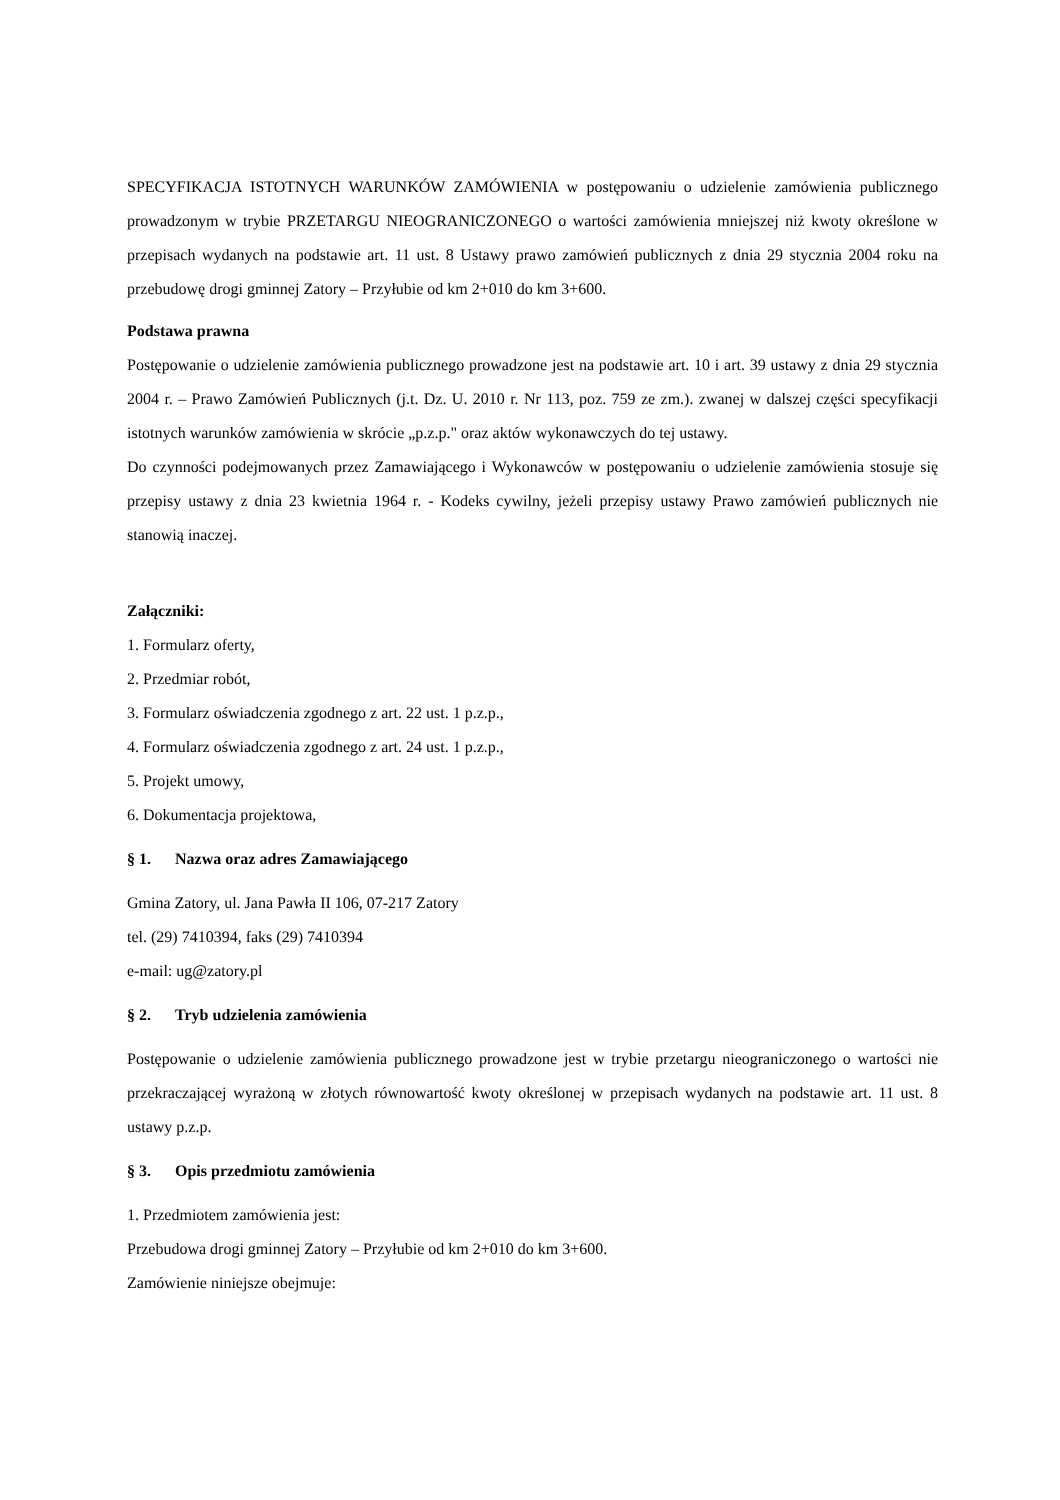SPECYFIKACJA ISTOTNYCH WARUNKÓW ZAMÓWIENIA w postępowaniu o udzielenie zamówienia publicznego prowadzonym w trybie PRZETARGU NIEOGRANICZONEGO o wartości zamówienia mniejszej niż kwoty określone w przepisach wydanych na podstawie art. 11 ust. 8 Ustawy prawo zamówień publicznych z dnia 29 stycznia 2004 roku na przebudowę drogi gminnej Zatory – Przyłubie od km 2+010 do km 3+600.
Podstawa prawna
Postępowanie o udzielenie zamówienia publicznego prowadzone jest na podstawie art. 10 i art. 39 ustawy z dnia 29 stycznia 2004 r. – Prawo Zamówień Publicznych (j.t. Dz. U. 2010 r. Nr 113, poz. 759 ze zm.). zwanej w dalszej części specyfikacji istotnych warunków zamówienia w skrócie „p.z.p." oraz aktów wykonawczych do tej ustawy.
Do czynności podejmowanych przez Zamawiającego i Wykonawców w postępowaniu o udzielenie zamówienia stosuje się przepisy ustawy z dnia 23 kwietnia 1964 r. - Kodeks cywilny, jeżeli przepisy ustawy Prawo zamówień publicznych nie stanowią inaczej.
Załączniki:
1. Formularz oferty,
2. Przedmiar robót,
3. Formularz oświadczenia zgodnego z art. 22 ust. 1 p.z.p.,
4. Formularz oświadczenia zgodnego z art. 24 ust. 1 p.z.p.,
5. Projekt umowy,
6. Dokumentacja projektowa,
§ 1. Nazwa oraz adres Zamawiającego
Gmina Zatory, ul. Jana Pawła II 106, 07-217 Zatory
tel. (29) 7410394, faks (29) 7410394
e-mail: ug@zatory.pl
§ 2. Tryb udzielenia zamówienia
Postępowanie o udzielenie zamówienia publicznego prowadzone jest w trybie przetargu nieograniczonego o wartości nie przekraczającej wyrażoną w złotych równowartość kwoty określonej w przepisach wydanych na podstawie art. 11 ust. 8 ustawy p.z.p.
§ 3. Opis przedmiotu zamówienia
1. Przedmiotem zamówienia jest:
Przebudowa drogi gminnej Zatory – Przyłubie od km 2+010 do km 3+600.
Zamówienie niniejsze obejmuje: